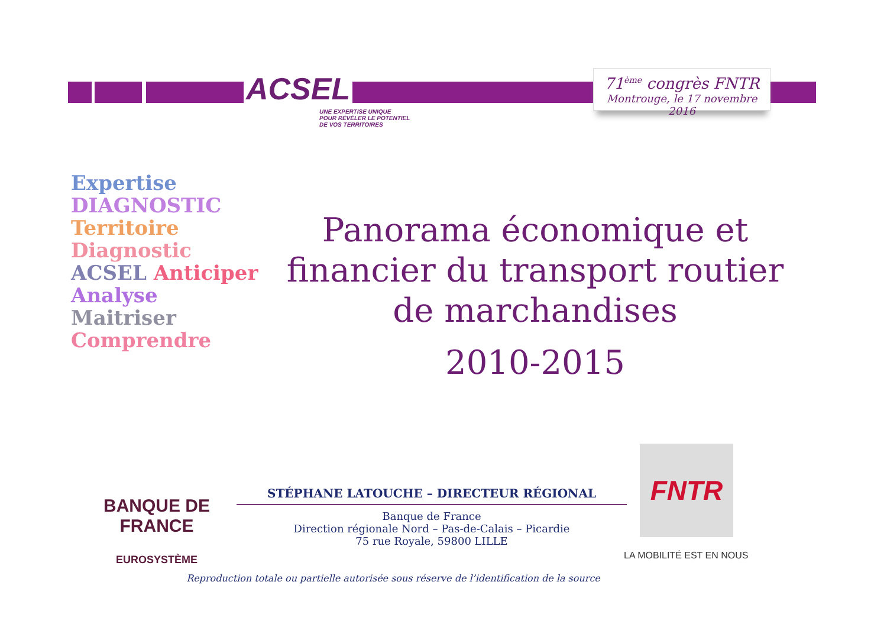ACSEL
UNE EXPERTISE UNIQUE
POUR RÉVÉLER LE POTENTIEL
DE VOS TERRITOIRES
71<sup>ème</sup> congrès FNTR
Montrouge, le 17 novembre 2016
Expertise DIAGNOSTIC Territoire Diagnostic ACSEL Anticiper Analyse Maitriser Comprendre
Panorama économique et financier du transport routier de marchandises
2010-2015
BANQUE DE FRANCE
EUROSYSTÈME
STÉPHANE LATOUCHE – DIRECTEUR RÉGIONAL
Banque de France
Direction régionale Nord – Pas-de-Calais – Picardie
75 rue Royale, 59800 LILLE
FNTR
LA MOBILITÉ EST EN NOUS
Reproduction totale ou partielle autorisée sous réserve de l’identification de la source